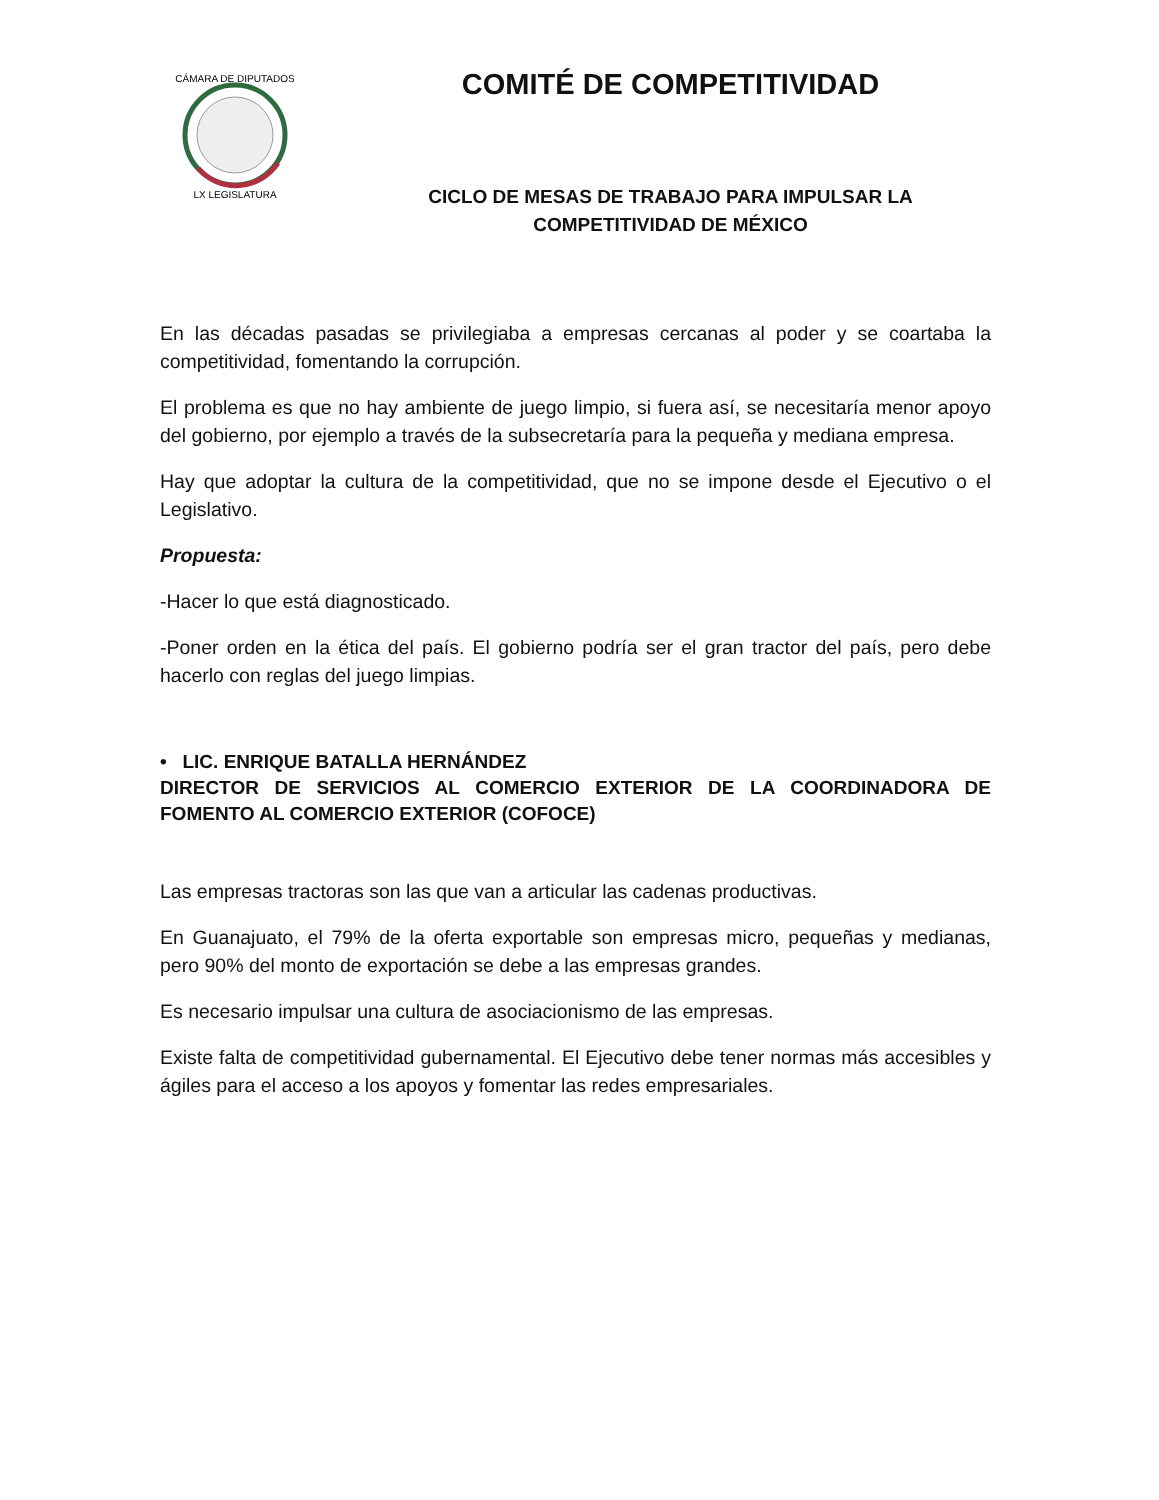CÁMARA DE DIPUTADOS
LX LEGISLATURA
COMITÉ DE COMPETITIVIDAD
CICLO DE MESAS DE TRABAJO PARA IMPULSAR LA
COMPETITIVIDAD DE MÉXICO
En las décadas pasadas se privilegiaba a empresas cercanas al poder y se coartaba la competitividad, fomentando la corrupción.
El problema es que no hay ambiente de juego limpio, si fuera así, se necesitaría menor apoyo del gobierno, por ejemplo a través de la subsecretaría para la pequeña y mediana empresa.
Hay que adoptar la cultura de la competitividad, que no se impone desde el Ejecutivo o el Legislativo.
Propuesta:
-Hacer lo que está diagnosticado.
-Poner orden en la ética del país. El gobierno podría ser el gran tractor del país, pero debe hacerlo con reglas del juego limpias.
• LIC. ENRIQUE BATALLA HERNÁNDEZ
DIRECTOR DE SERVICIOS AL COMERCIO EXTERIOR DE LA COORDINADORA DE FOMENTO AL COMERCIO EXTERIOR (COFOCE)
Las empresas tractoras son las que van a articular las cadenas productivas.
En Guanajuato, el 79% de la oferta exportable son empresas micro, pequeñas y medianas, pero 90% del monto de exportación se debe a las empresas grandes.
Es necesario impulsar una cultura de asociacionismo de las empresas.
Existe falta de competitividad gubernamental. El Ejecutivo debe tener normas más accesibles y ágiles para el acceso a los apoyos y fomentar las redes empresariales.